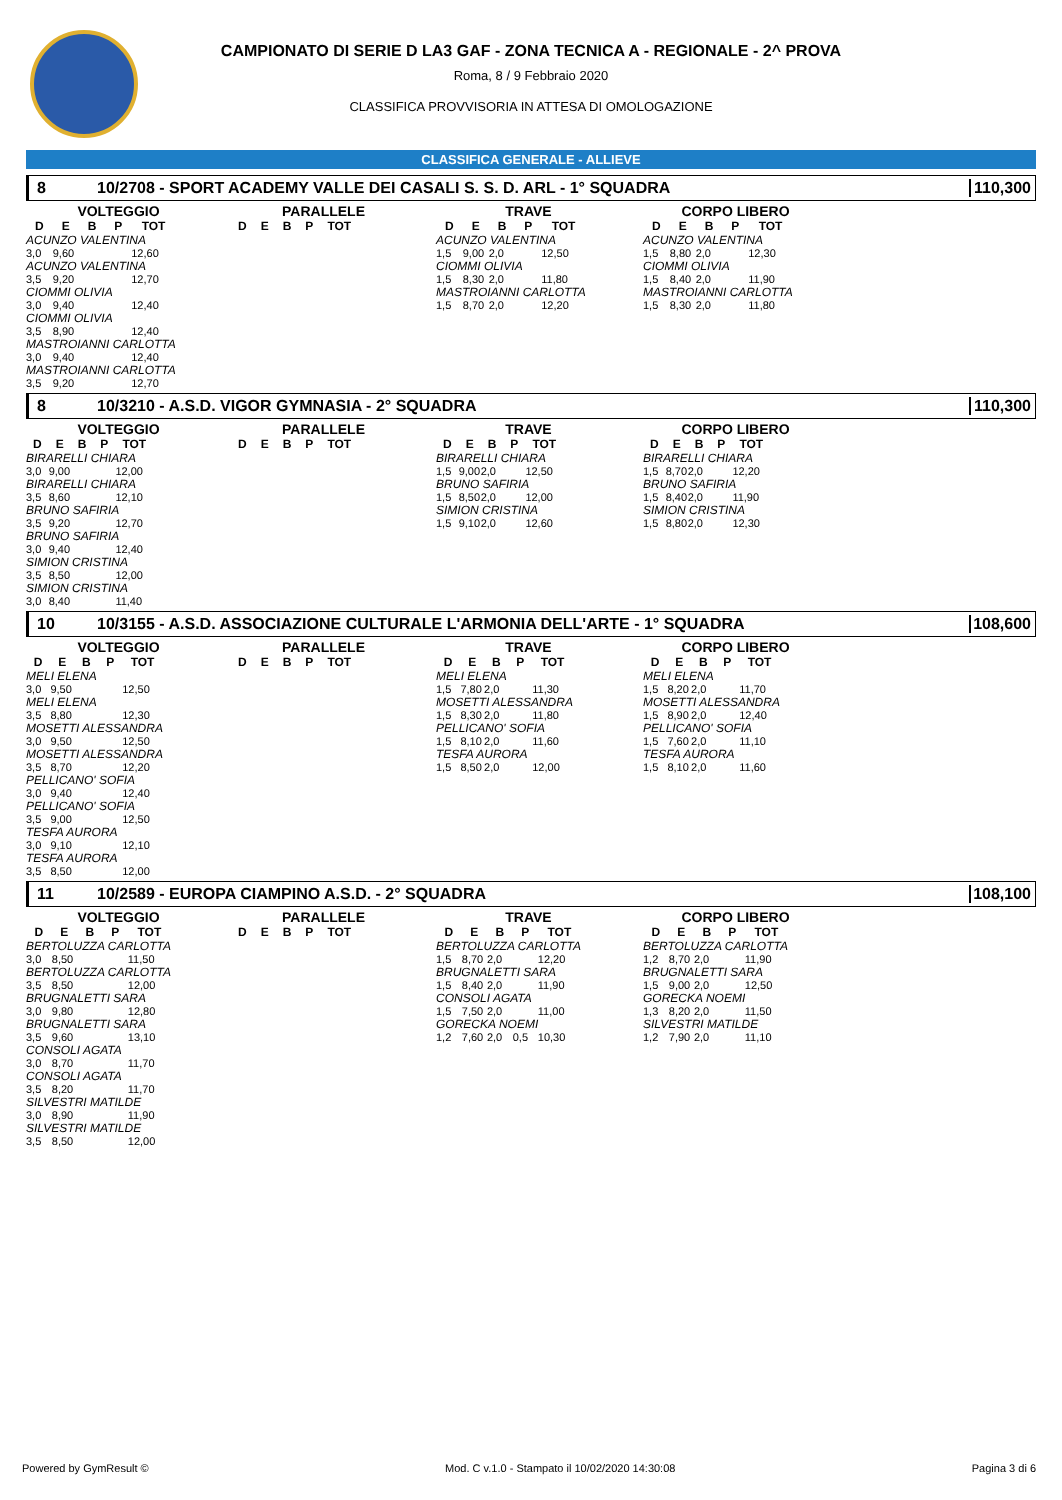CAMPIONATO DI SERIE D LA3 GAF - ZONA TECNICA A - REGIONALE - 2^ PROVA
Roma, 8 / 9 Febbraio 2020
CLASSIFICA PROVVISORIA IN ATTESA DI OMOLOGAZIONE
CLASSIFICA GENERALE - ALLIEVE
8 10/2708 - SPORT ACADEMY VALLE DEI CASALI S. S. D. ARL - 1° SQUADRA 110,300
VOLTEGGIO
| D | E | B | P | TOT |
| --- | --- | --- | --- | --- |
| ACUNZO VALENTINA | | | | |
| 3,0 | 9,60 | | | 12,60 |
| ACUNZO VALENTINA | | | | |
| 3,5 | 9,20 | | | 12,70 |
| CIOMMI OLIVIA | | | | |
| 3,0 | 9,40 | | | 12,40 |
| CIOMMI OLIVIA | | | | |
| 3,5 | 8,90 | | | 12,40 |
| MASTROIANNI CARLOTTA | | | | |
| 3,0 | 9,40 | | | 12,40 |
| MASTROIANNI CARLOTTA | | | | |
| 3,5 | 9,20 | | | 12,70 |
PARALLELE
| D | E | B | P | TOT |
| --- | --- | --- | --- | --- |
TRAVE
| D | E | B | P | TOT |
| --- | --- | --- | --- | --- |
| ACUNZO VALENTINA | | | | |
| 1,5 | 9,00 | 2,0 | | 12,50 |
| CIOMMI OLIVIA | | | | |
| 1,5 | 8,30 | 2,0 | | 11,80 |
| MASTROIANNI CARLOTTA | | | | |
| 1,5 | 8,70 | 2,0 | | 12,20 |
CORPO LIBERO
| D | E | B | P | TOT |
| --- | --- | --- | --- | --- |
| ACUNZO VALENTINA | | | | |
| 1,5 | 8,80 | 2,0 | | 12,30 |
| CIOMMI OLIVIA | | | | |
| 1,5 | 8,40 | 2,0 | | 11,90 |
| MASTROIANNI CARLOTTA | | | | |
| 1,5 | 8,30 | 2,0 | | 11,80 |
8 10/3210 - A.S.D. VIGOR GYMNASIA - 2° SQUADRA 110,300
VOLTEGGIO
| D | E | B | P | TOT |
| --- | --- | --- | --- | --- |
| BIRARELLI CHIARA | | | | |
| 3,0 | 9,00 | | | 12,00 |
| BIRARELLI CHIARA | | | | |
| 3,5 | 8,60 | | | 12,10 |
| BRUNO SAFIRIA | | | | |
| 3,5 | 9,20 | | | 12,70 |
| BRUNO SAFIRIA | | | | |
| 3,0 | 9,40 | | | 12,40 |
| SIMION CRISTINA | | | | |
| 3,5 | 8,50 | | | 12,00 |
| SIMION CRISTINA | | | | |
| 3,0 | 8,40 | | | 11,40 |
PARALLELE
| D | E | B | P | TOT |
| --- | --- | --- | --- | --- |
TRAVE
| D | E | B | P | TOT |
| --- | --- | --- | --- | --- |
| BIRARELLI CHIARA | | | | |
| 1,5 | 9,00 | 2,0 | | 12,50 |
| BRUNO SAFIRIA | | | | |
| 1,5 | 8,50 | 2,0 | | 12,00 |
| SIMION CRISTINA | | | | |
| 1,5 | 9,10 | 2,0 | | 12,60 |
CORPO LIBERO
| D | E | B | P | TOT |
| --- | --- | --- | --- | --- |
| BIRARELLI CHIARA | | | | |
| 1,5 | 8,70 | 2,0 | | 12,20 |
| BRUNO SAFIRIA | | | | |
| 1,5 | 8,40 | 2,0 | | 11,90 |
| SIMION CRISTINA | | | | |
| 1,5 | 8,80 | 2,0 | | 12,30 |
10 10/3155 - A.S.D. ASSOCIAZIONE CULTURALE L'ARMONIA DELL'ARTE - 1° SQUADRA 108,600
VOLTEGGIO
| D | E | B | P | TOT |
| --- | --- | --- | --- | --- |
| MELI ELENA | | | | |
| 3,0 | 9,50 | | | 12,50 |
| MELI ELENA | | | | |
| 3,5 | 8,80 | | | 12,30 |
| MOSETTI ALESSANDRA | | | | |
| 3,0 | 9,50 | | | 12,50 |
| MOSETTI ALESSANDRA | | | | |
| 3,5 | 8,70 | | | 12,20 |
| PELLICANO' SOFIA | | | | |
| 3,0 | 9,40 | | | 12,40 |
| PELLICANO' SOFIA | | | | |
| 3,5 | 9,00 | | | 12,50 |
| TESFA AURORA | | | | |
| 3,0 | 9,10 | | | 12,10 |
| TESFA AURORA | | | | |
| 3,5 | 8,50 | | | 12,00 |
PARALLELE
| D | E | B | P | TOT |
| --- | --- | --- | --- | --- |
TRAVE
| D | E | B | P | TOT |
| --- | --- | --- | --- | --- |
| MELI ELENA | | | | |
| 1,5 | 7,80 | 2,0 | | 11,30 |
| MOSETTI ALESSANDRA | | | | |
| 1,5 | 8,30 | 2,0 | | 11,80 |
| PELLICANO' SOFIA | | | | |
| 1,5 | 8,10 | 2,0 | | 11,60 |
| TESFA AURORA | | | | |
| 1,5 | 8,50 | 2,0 | | 12,00 |
CORPO LIBERO
| D | E | B | P | TOT |
| --- | --- | --- | --- | --- |
| MELI ELENA | | | | |
| 1,5 | 8,20 | 2,0 | | 11,70 |
| MOSETTI ALESSANDRA | | | | |
| 1,5 | 8,90 | 2,0 | | 12,40 |
| PELLICANO' SOFIA | | | | |
| 1,5 | 7,60 | 2,0 | | 11,10 |
| TESFA AURORA | | | | |
| 1,5 | 8,10 | 2,0 | | 11,60 |
11 10/2589 - EUROPA CIAMPINO A.S.D. - 2° SQUADRA 108,100
VOLTEGGIO
| D | E | B | P | TOT |
| --- | --- | --- | --- | --- |
| BERTOLUZZA CARLOTTA | | | | |
| 3,0 | 8,50 | | | 11,50 |
| BERTOLUZZA CARLOTTA | | | | |
| 3,5 | 8,50 | | | 12,00 |
| BRUGNALETTI SARA | | | | |
| 3,0 | 9,80 | | | 12,80 |
| BRUGNALETTI SARA | | | | |
| 3,5 | 9,60 | | | 13,10 |
| CONSOLI AGATA | | | | |
| 3,0 | 8,70 | | | 11,70 |
| CONSOLI AGATA | | | | |
| 3,5 | 8,20 | | | 11,70 |
| SILVESTRI MATILDE | | | | |
| 3,0 | 8,90 | | | 11,90 |
| SILVESTRI MATILDE | | | | |
| 3,5 | 8,50 | | | 12,00 |
PARALLELE
| D | E | B | P | TOT |
| --- | --- | --- | --- | --- |
TRAVE
| D | E | B | P | TOT |
| --- | --- | --- | --- | --- |
| BERTOLUZZA CARLOTTA | | | | |
| 1,5 | 8,70 | 2,0 | | 12,20 |
| BRUGNALETTI SARA | | | | |
| 1,5 | 8,40 | 2,0 | | 11,90 |
| CONSOLI AGATA | | | | |
| 1,5 | 7,50 | 2,0 | | 11,00 |
| GORECKA NOEMI | | | | |
| 1,2 | 7,60 | 2,0 | 0,5 | 10,30 |
CORPO LIBERO
| D | E | B | P | TOT |
| --- | --- | --- | --- | --- |
| BERTOLUZZA CARLOTTA | | | | |
| 1,2 | 8,70 | 2,0 | | 11,90 |
| BRUGNALETTI SARA | | | | |
| 1,5 | 9,00 | 2,0 | | 12,50 |
| GORECKA NOEMI | | | | |
| 1,3 | 8,20 | 2,0 | | 11,50 |
| SILVESTRI MATILDE | | | | |
| 1,2 | 7,90 | 2,0 | | 11,10 |
Powered by GymResult © Mod. C v.1.0 - Stampato il 10/02/2020 14:30:08 Pagina 3 di 6